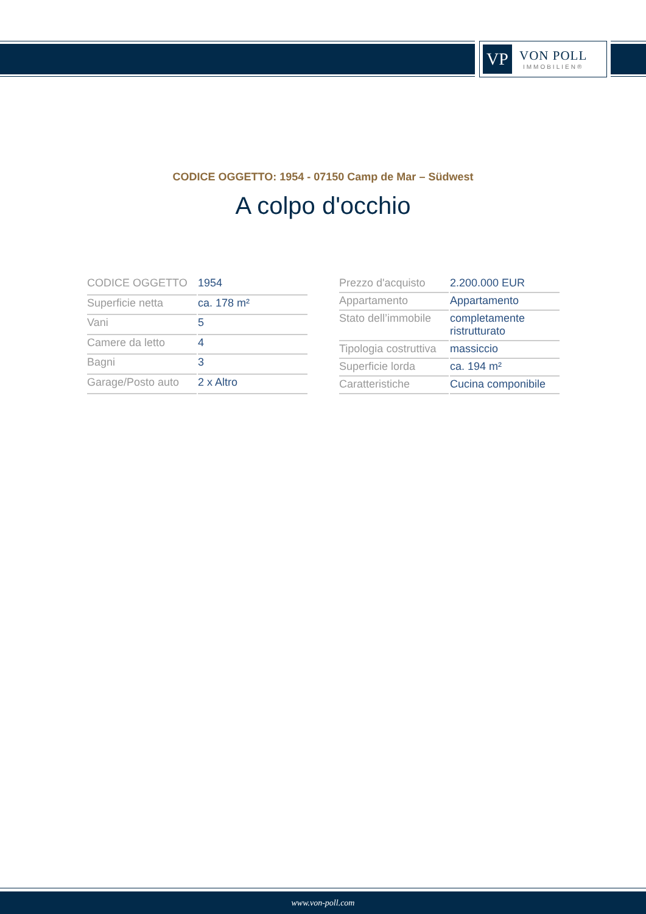VP
VON POLL
IMMOBILIEN®
CODICE OGGETTO: 1954 - 07150 Camp de Mar – Südwest
A colpo d'occhio
| CODICE OGGETTO | 1954 |
| Superficie netta | ca. 178 m² |
| Vani | 5 |
| Camere da letto | 4 |
| Bagni | 3 |
| Garage/Posto auto | 2 x Altro |
| Prezzo d'acquisto | 2.200.000 EUR |
| Appartamento | Appartamento |
| Stato dell’immobile | completamente ristrutturato |
| Tipologia costruttiva | massiccio |
| Superficie lorda | ca. 194 m² |
| Caratteristiche | Cucina componibile |
www.von-poll.com